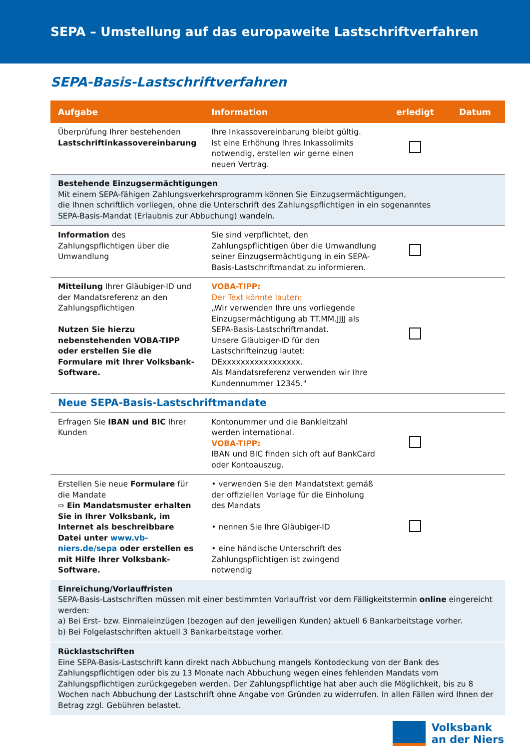SEPA – Umstellung auf das europaweite Lastschriftverfahren
SEPA-Basis-Lastschriftverfahren
| Aufgabe | Information | erledigt | Datum |
| --- | --- | --- | --- |
| Überprüfung Ihrer bestehenden Lastschriftinkassovereinbarung | Ihre Inkassovereinbarung bleibt gültig. Ist eine Erhöhung Ihres Inkassolimits notwendig, erstellen wir gerne einen neuen Vertrag. | | |
| Bestehende Einzugsermächtigungen Mit einem SEPA-fähigen Zahlungsverkehrsprogramm können Sie Einzugsermächtigungen, die Ihnen schriftlich vorliegen, ohne die Unterschrift des Zahlungspflichtigen in ein sogenanntes SEPA-Basis-Mandat (Erlaubnis zur Abbuchung) wandeln. | | | |
| Information des Zahlungspflichtigen über die Umwandlung | Sie sind verpflichtet, den Zahlungspflichtigen über die Umwandlung seiner Einzugsermächtigung in ein SEPA-Basis-Lastschriftmandat zu informieren. | | |
| Mitteilung Ihrer Gläubiger-ID und der Mandatsreferenz an den Zahlungspflichtigen Nutzen Sie hierzu nebenstehenden VOBA-TIPP oder erstellen Sie die Formulare mit Ihrer Volksbank-Software. | VOBA-TIPP: Der Text könnte lauten: „Wir verwenden Ihre uns vorliegende Einzugsermächtigung ab TT.MM.JJJJ als SEPA-Basis-Lastschriftmandat. Unsere Gläubiger-ID für den Lastschrifteinzug lautet: DExxxxxxxxxxxxxxxxx. Als Mandatsreferenz verwenden wir Ihre Kundennummer 12345." | | |
| Neue SEPA-Basis-Lastschriftmandate | | | |
| Erfragen Sie IBAN und BIC Ihrer Kunden | Kontonummer und die Bankleitzahl werden international. VOBA-TIPP: IBAN und BIC finden sich oft auf BankCard oder Kontoauszug. | | |
| Erstellen Sie neue Formulare für die Mandate ⇨ Ein Mandatsmuster erhalten Sie in Ihrer Volksbank, im Internet als beschreibbare Datei unter www.vb-niers.de/sepa oder erstellen es mit Hilfe Ihrer Volksbank-Software. | • verwenden Sie den Mandatstext gemäß der offiziellen Vorlage für die Einholung des Mandats • nennen Sie Ihre Gläubiger-ID • eine händische Unterschrift des Zahlungspflichtigen ist zwingend notwendig | | |
| Einreichung/Vorlauffristen SEPA-Basis-Lastschriften müssen mit einer bestimmten Vorlauffrist vor dem Fälligkeitstermin online eingereicht werden: a) Bei Erst- bzw. Einmaleinzügen (bezogen auf den jeweiligen Kunden) aktuell 6 Bankarbeitstage vorher. b) Bei Folgelastschriften aktuell 3 Bankarbeitstage vorher. | | | |
| Rücklastschriften Eine SEPA-Basis-Lastschrift kann direkt nach Abbuchung mangels Kontodeckung von der Bank des Zahlungspflichtigen oder bis zu 13 Monate nach Abbuchung wegen eines fehlenden Mandats vom Zahlungspflichtigen zurückgegeben werden. Der Zahlungspflichtige hat aber auch die Möglichkeit, bis zu 8 Wochen nach Abbuchung der Lastschrift ohne Angabe von Gründen zu widerrufen. In allen Fällen wird Ihnen der Betrag zzgl. Gebühren belastet. | | | |
Volksbank
an der Niers